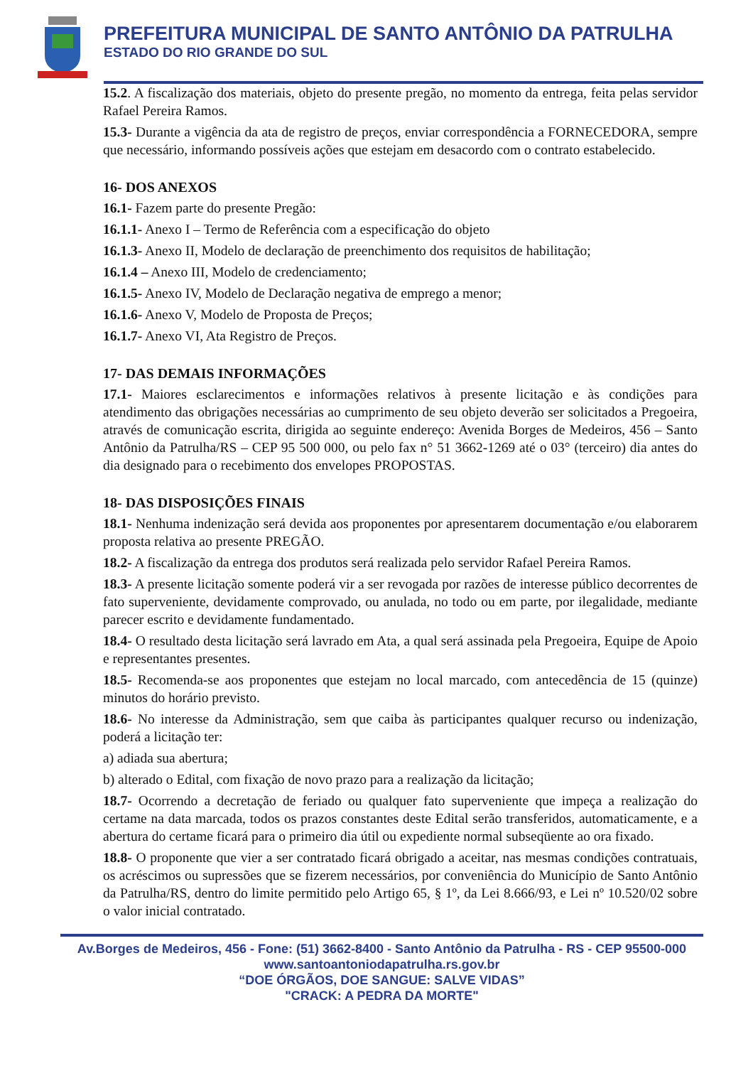PREFEITURA MUNICIPAL DE SANTO ANTÔNIO DA PATRULHA
ESTADO DO RIO GRANDE DO SUL
15.2. A fiscalização dos materiais, objeto do presente pregão, no momento da entrega, feita pelas servidor Rafael Pereira Ramos.
15.3- Durante a vigência da ata de registro de preços, enviar correspondência a FORNECEDORA, sempre que necessário, informando possíveis ações que estejam em desacordo com o contrato estabelecido.
16- DOS ANEXOS
16.1- Fazem parte do presente Pregão:
16.1.1- Anexo I – Termo de Referência com a especificação do objeto
16.1.3- Anexo II, Modelo de declaração de preenchimento dos requisitos de habilitação;
16.1.4 – Anexo III, Modelo de credenciamento;
16.1.5- Anexo IV, Modelo de Declaração negativa de emprego a menor;
16.1.6- Anexo V, Modelo de Proposta de Preços;
16.1.7- Anexo VI, Ata Registro de Preços.
17- DAS DEMAIS INFORMAÇÕES
17.1- Maiores esclarecimentos e informações relativos à presente licitação e às condições para atendimento das obrigações necessárias ao cumprimento de seu objeto deverão ser solicitados a Pregoeira, através de comunicação escrita, dirigida ao seguinte endereço: Avenida Borges de Medeiros, 456 – Santo Antônio da Patrulha/RS – CEP 95 500 000, ou pelo fax n° 51 3662-1269 até o 03° (terceiro) dia antes do dia designado para o recebimento dos envelopes PROPOSTAS.
18- DAS DISPOSIÇÕES FINAIS
18.1- Nenhuma indenização será devida aos proponentes por apresentarem documentação e/ou elaborarem proposta relativa ao presente PREGÃO.
18.2- A fiscalização da entrega dos produtos será realizada pelo servidor Rafael Pereira Ramos.
18.3- A presente licitação somente poderá vir a ser revogada por razões de interesse público decorrentes de fato superveniente, devidamente comprovado, ou anulada, no todo ou em parte, por ilegalidade, mediante parecer escrito e devidamente fundamentado.
18.4- O resultado desta licitação será lavrado em Ata, a qual será assinada pela Pregoeira, Equipe de Apoio e representantes presentes.
18.5- Recomenda-se aos proponentes que estejam no local marcado, com antecedência de 15 (quinze) minutos do horário previsto.
18.6- No interesse da Administração, sem que caiba às participantes qualquer recurso ou indenização, poderá a licitação ter:
a) adiada sua abertura;
b) alterado o Edital, com fixação de novo prazo para a realização da licitação;
18.7- Ocorrendo a decretação de feriado ou qualquer fato superveniente que impeça a realização do certame na data marcada, todos os prazos constantes deste Edital serão transferidos, automaticamente, e a abertura do certame ficará para o primeiro dia útil ou expediente normal subseqüente ao ora fixado.
18.8- O proponente que vier a ser contratado ficará obrigado a aceitar, nas mesmas condições contratuais, os acréscimos ou supressões que se fizerem necessários, por conveniência do Município de Santo Antônio da Patrulha/RS, dentro do limite permitido pelo Artigo 65, § 1º, da Lei 8.666/93, e Lei nº 10.520/02 sobre o valor inicial contratado.
Av.Borges de Medeiros, 456 - Fone: (51) 3662-8400 - Santo Antônio da Patrulha - RS - CEP 95500-000
www.santoantoniodapatrulha.rs.gov.br
“DOE ÓRGÃOS, DOE SANGUE: SALVE VIDAS”
"CRACK: A PEDRA DA MORTE"